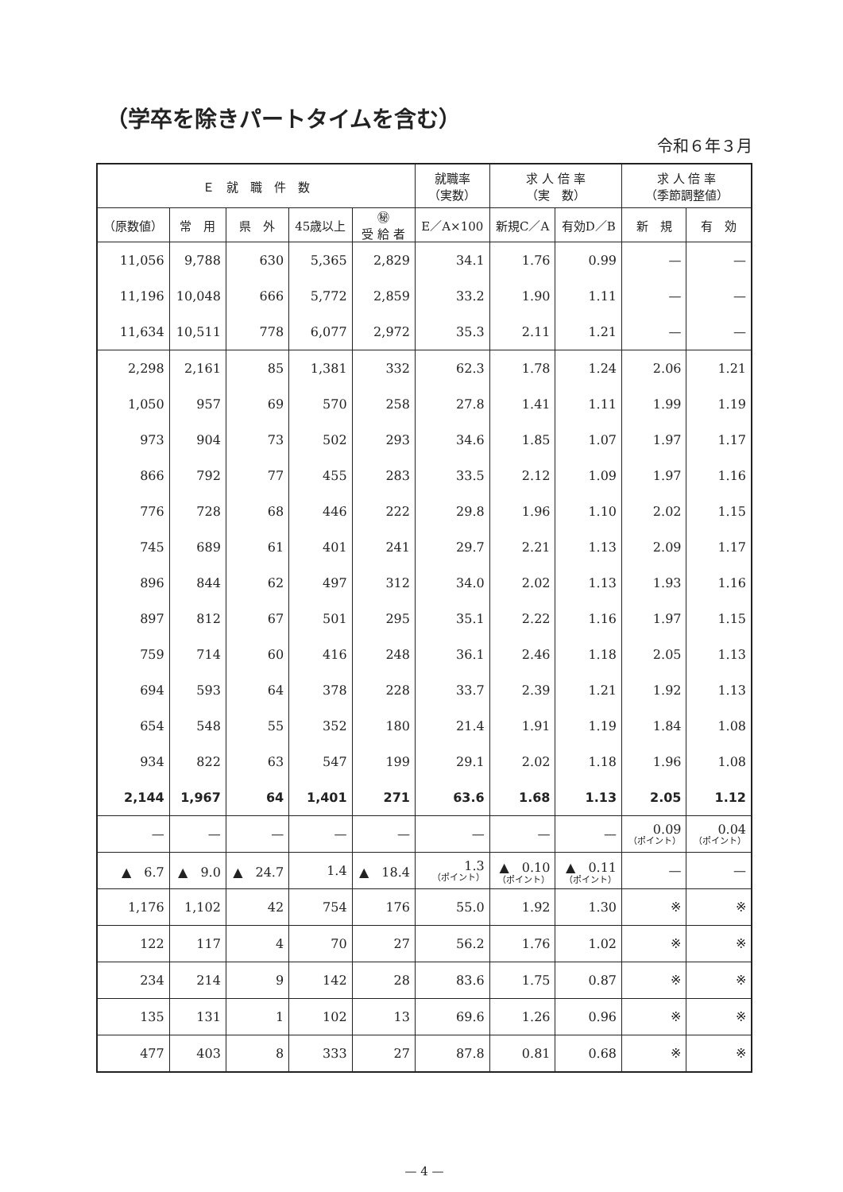（学卒を除きパートタイムを含む）
令和６年３月
| Ｅ 就 職 件 数 | | | | | 就職率 （実数） | 求 人 倍 率 （実 数） | | 求 人 倍 率 （季節調整値） | |
| --- | --- | --- | --- | --- | --- | --- | --- | --- | --- |
| （原数値） | 常 用 | 県 外 | 45歳以上 | ㊙ 受 給 者 | E／A×100 | 新規C／A | 有効D／B | 新 規 | 有 効 |
| 11,056 | 9,788 | 630 | 5,365 | 2,829 | 34.1 | 1.76 | 0.99 | — | — |
| 11,196 | 10,048 | 666 | 5,772 | 2,859 | 33.2 | 1.90 | 1.11 | — | — |
| 11,634 | 10,511 | 778 | 6,077 | 2,972 | 35.3 | 2.11 | 1.21 | — | — |
| 2,298 | 2,161 | 85 | 1,381 | 332 | 62.3 | 1.78 | 1.24 | 2.06 | 1.21 |
| 1,050 | 957 | 69 | 570 | 258 | 27.8 | 1.41 | 1.11 | 1.99 | 1.19 |
| 973 | 904 | 73 | 502 | 293 | 34.6 | 1.85 | 1.07 | 1.97 | 1.17 |
| 866 | 792 | 77 | 455 | 283 | 33.5 | 2.12 | 1.09 | 1.97 | 1.16 |
| 776 | 728 | 68 | 446 | 222 | 29.8 | 1.96 | 1.10 | 2.02 | 1.15 |
| 745 | 689 | 61 | 401 | 241 | 29.7 | 2.21 | 1.13 | 2.09 | 1.17 |
| 896 | 844 | 62 | 497 | 312 | 34.0 | 2.02 | 1.13 | 1.93 | 1.16 |
| 897 | 812 | 67 | 501 | 295 | 35.1 | 2.22 | 1.16 | 1.97 | 1.15 |
| 759 | 714 | 60 | 416 | 248 | 36.1 | 2.46 | 1.18 | 2.05 | 1.13 |
| 694 | 593 | 64 | 378 | 228 | 33.7 | 2.39 | 1.21 | 1.92 | 1.13 |
| 654 | 548 | 55 | 352 | 180 | 21.4 | 1.91 | 1.19 | 1.84 | 1.08 |
| 934 | 822 | 63 | 547 | 199 | 29.1 | 2.02 | 1.18 | 1.96 | 1.08 |
| 2,144 | 1,967 | 64 | 1,401 | 271 | 63.6 | 1.68 | 1.13 | 2.05 | 1.12 |
| — | — | — | — | — | — | — | — | 0.09 （ポイント） | 0.04 （ポイント） |
| ▲ 6.7 | ▲ 9.0 | ▲ 24.7 | 1.4 | ▲ 18.4 | 1.3 （ポイント） | ▲ 0.10 （ポイント） | ▲ 0.11 （ポイント） | — | — |
| 1,176 | 1,102 | 42 | 754 | 176 | 55.0 | 1.92 | 1.30 | ※ | ※ |
| 122 | 117 | 4 | 70 | 27 | 56.2 | 1.76 | 1.02 | ※ | ※ |
| 234 | 214 | 9 | 142 | 28 | 83.6 | 1.75 | 0.87 | ※ | ※ |
| 135 | 131 | 1 | 102 | 13 | 69.6 | 1.26 | 0.96 | ※ | ※ |
| 477 | 403 | 8 | 333 | 27 | 87.8 | 0.81 | 0.68 | ※ | ※ |
— 4 —